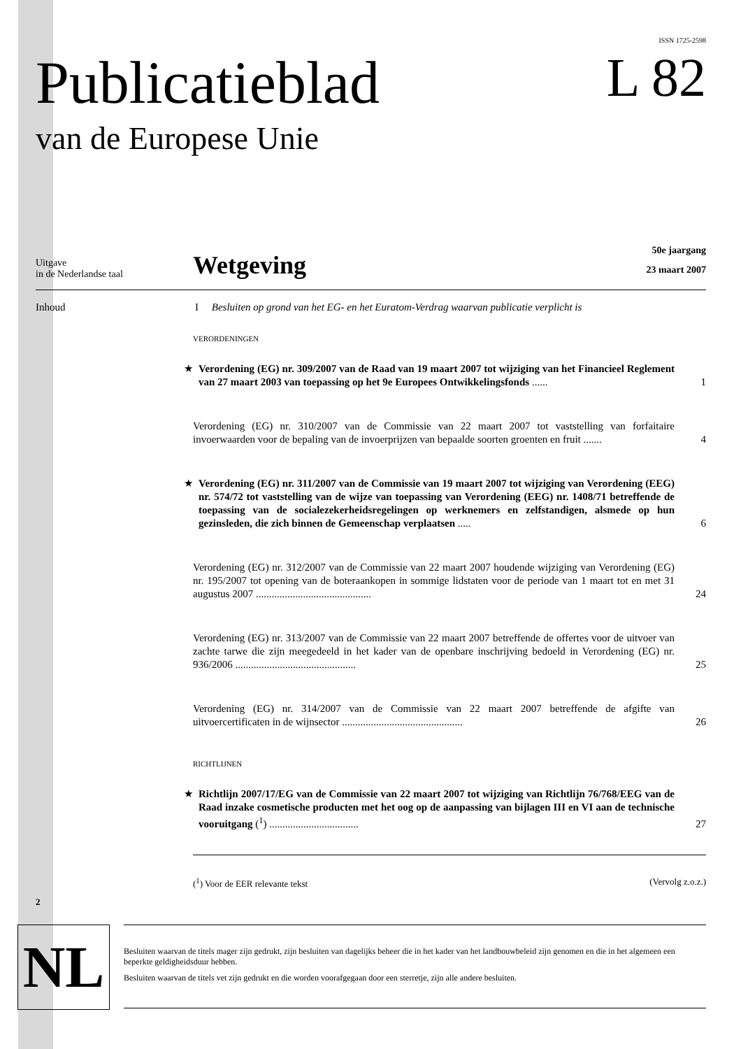ISSN 1725-2598
Publicatieblad
van de Europese Unie
L 82
Uitgave
in de Nederlandse taal
Wetgeving
50e jaargang
23 maart 2007
Inhoud I Besluiten op grond van het EG- en het Euratom-Verdrag waarvan publicatie verplicht is
VERORDENINGEN
★ Verordening (EG) nr. 309/2007 van de Raad van 19 maart 2007 tot wijziging van het Financieel Reglement van 27 maart 2003 van toepassing op het 9e Europees Ontwikkelingsfonds ......
1
Verordening (EG) nr. 310/2007 van de Commissie van 22 maart 2007 tot vaststelling van forfaitaire invoerwaarden voor de bepaling van de invoerprijzen van bepaalde soorten groenten en fruit .......
4
★ Verordening (EG) nr. 311/2007 van de Commissie van 19 maart 2007 tot wijziging van Verordening (EEG) nr. 574/72 tot vaststelling van de wijze van toepassing van Verordening (EEG) nr. 1408/71 betreffende de toepassing van de socialezekerheidsregelingen op werknemers en zelfstandigen, alsmede op hun gezinsleden, die zich binnen de Gemeenschap verplaatsen .....
6
Verordening (EG) nr. 312/2007 van de Commissie van 22 maart 2007 houdende wijziging van Verordening (EG) nr. 195/2007 tot opening van de boteraankopen in sommige lidstaten voor de periode van 1 maart tot en met 31 augustus 2007 ............................................
24
Verordening (EG) nr. 313/2007 van de Commissie van 22 maart 2007 betreffende de offertes voor de uitvoer van zachte tarwe die zijn meegedeeld in het kader van de openbare inschrijving bedoeld in Verordening (EG) nr. 936/2006 ..............................................
25
Verordening (EG) nr. 314/2007 van de Commissie van 22 maart 2007 betreffende de afgifte van uitvoercertificaten in de wijnsector ..............................................
26
RICHTLIJNEN
★ Richtlijn 2007/17/EG van de Commissie van 22 maart 2007 tot wijziging van Richtlijn 76/768/EEG van de Raad inzake cosmetische producten met het oog op de aanpassing van bijlagen III en VI aan de technische vooruitgang (<sup>1</sup>) ..................................
27
(<sup>1</sup>) Voor de EER relevante tekst (Vervolg z.o.z.)
2
NL
Besluiten waarvan de titels mager zijn gedrukt, zijn besluiten van dagelijks beheer die in het kader van het landbouwbeleid zijn genomen en die in het algemeen een beperkte geldigheidsduur hebben.
Besluiten waarvan de titels vet zijn gedrukt en die worden voorafgegaan door een sterretje, zijn alle andere besluiten.